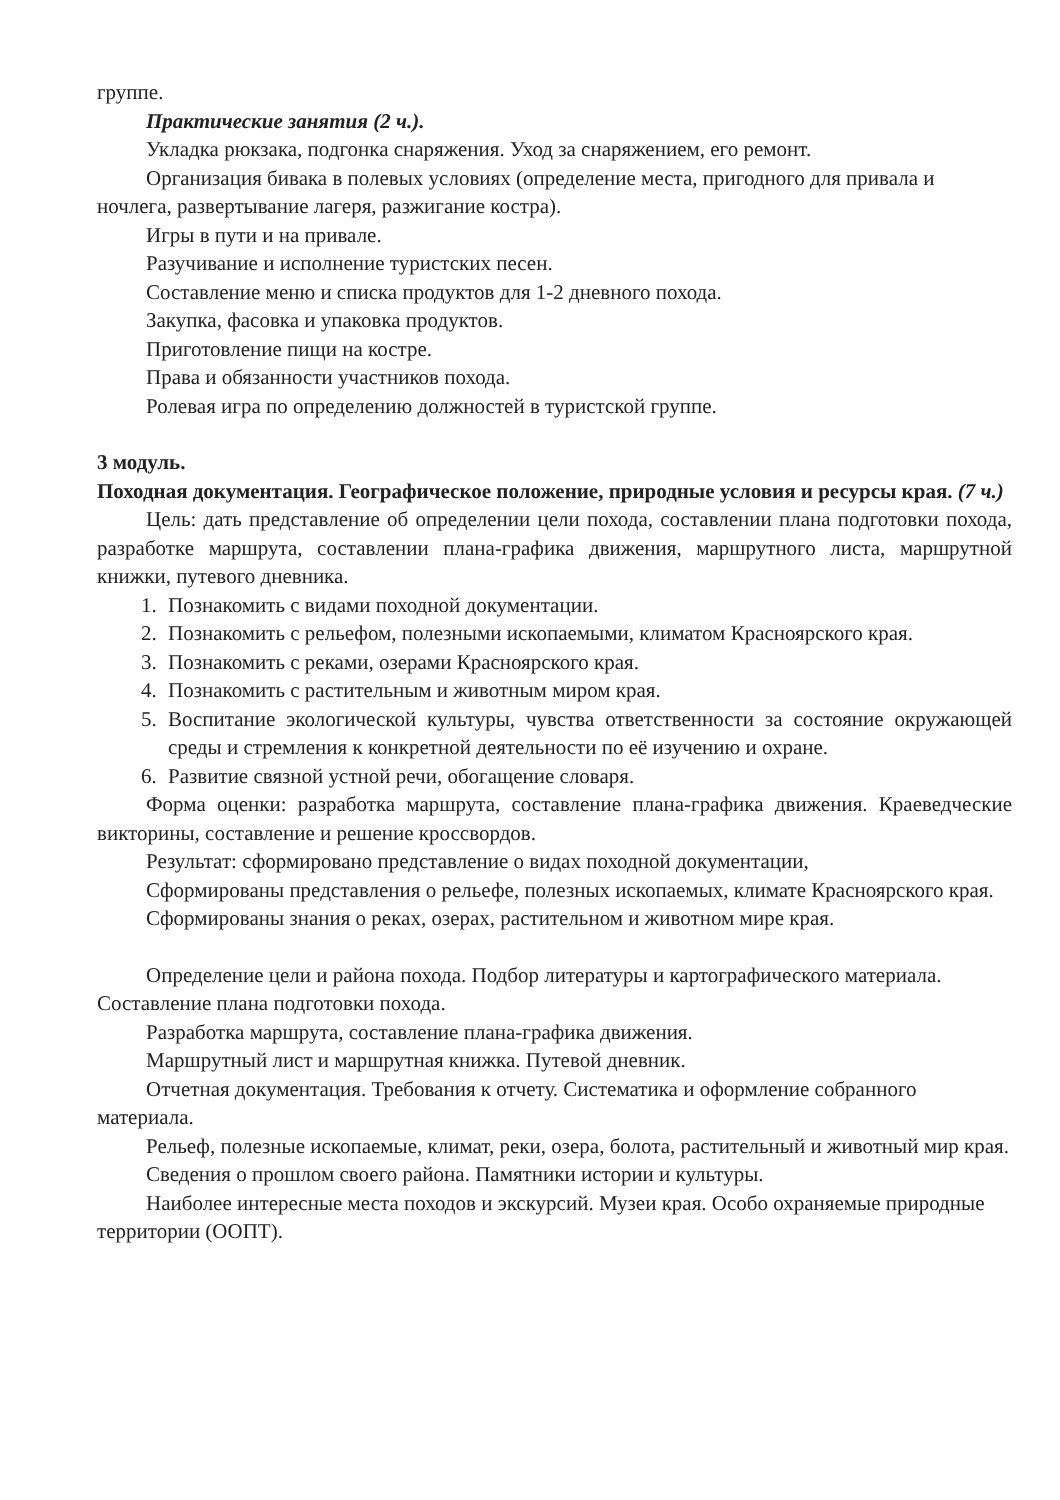группе.
Практические занятия (2 ч.).
Укладка рюкзака, подгонка снаряжения. Уход за снаряжением, его ремонт.
Организация бивака в полевых условиях (определение места, пригодного для привала и ночлега, развертывание лагеря, разжигание костра).
Игры в пути и на привале.
Разучивание и исполнение туристских песен.
Составление меню и списка продуктов для 1-2 дневного похода.
Закупка, фасовка и упаковка продуктов.
Приготовление пищи на костре.
Права и обязанности участников похода.
Ролевая игра по определению должностей в туристской группе.
3 модуль.
Походная документация. Географическое положение, природные условия и ресурсы края. (7 ч.)
Цель: дать представление об определении цели похода, составлении плана подготовки похода, разработке маршрута, составлении плана-графика движения, маршрутного листа, маршрутной книжки, путевого дневника.
1. Познакомить с видами походной документации.
2. Познакомить с рельефом, полезными ископаемыми, климатом Красноярского края.
3. Познакомить с реками, озерами Красноярского края.
4. Познакомить с растительным и животным миром края.
5. Воспитание экологической культуры, чувства ответственности за состояние окружающей среды и стремления к конкретной деятельности по её изучению и охране.
6. Развитие связной устной речи, обогащение словаря.
Форма оценки: разработка маршрута, составление плана-графика движения. Краеведческие викторины, составление и решение кроссвордов.
Результат: сформировано представление о видах походной документации,
Сформированы представления о рельефе, полезных ископаемых, климате Красноярского края.
Сформированы знания о реках, озерах, растительном и животном мире края.
Определение цели и района похода. Подбор литературы и картографического материала. Составление плана подготовки похода.
Разработка маршрута, составление плана-графика движения.
Маршрутный лист и маршрутная книжка. Путевой дневник.
Отчетная документация. Требования к отчету. Систематика и оформление собранного материала.
Рельеф, полезные ископаемые, климат, реки, озера, болота, растительный и животный мир края.
Сведения о прошлом своего района. Памятники истории и культуры.
Наиболее интересные места походов и экскурсий. Музеи края. Особо охраняемые природные территории (ООПТ).